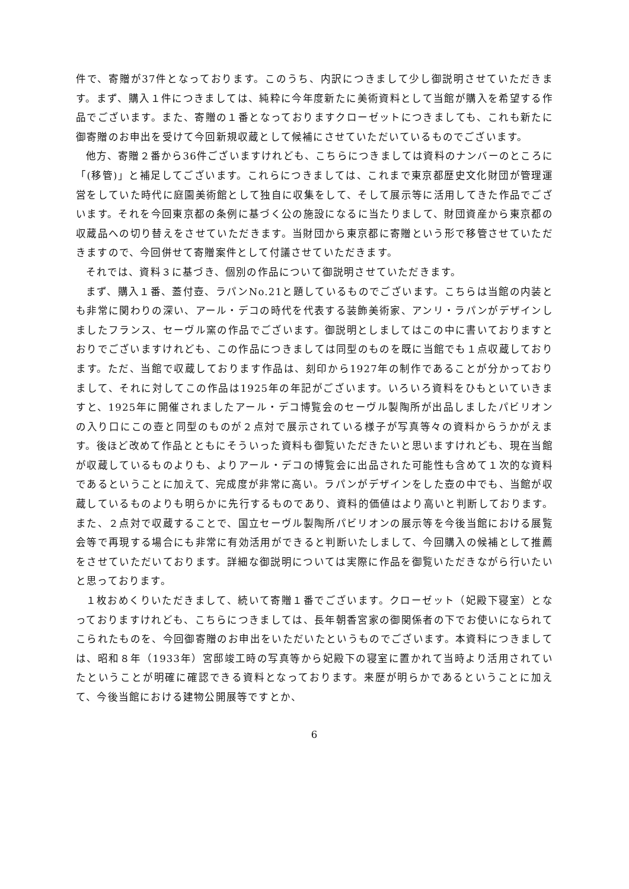件で、寄贈が37件となっております。このうち、内訳につきまして少し御説明させていただきます。まず、購入１件につきましては、純粋に今年度新たに美術資料として当館が購入を希望する作品でございます。また、寄贈の１番となっておりますクローゼットにつきましても、これも新たに御寄贈のお申出を受けて今回新規収蔵として候補にさせていただいているものでございます。
他方、寄贈２番から36件ございますけれども、こちらにつきましては資料のナンバーのところに「(移管)」と補足してございます。これらにつきましては、これまで東京都歴史文化財団が管理運営をしていた時代に庭園美術館として独自に収集をして、そして展示等に活用してきた作品でございます。それを今回東京都の条例に基づく公の施設になるに当たりまして、財団資産から東京都の収蔵品への切り替えをさせていただきます。当財団から東京都に寄贈という形で移管させていただきますので、今回併せて寄贈案件として付議させていただきます。
それでは、資料３に基づき、個別の作品について御説明させていただきます。
まず、購入１番、蓋付壺、ラパンNo.21と題しているものでございます。こちらは当館の内装とも非常に関わりの深い、アール・デコの時代を代表する装飾美術家、アンリ・ラパンがデザインしましたフランス、セーヴル窯の作品でございます。御説明としましてはこの中に書いておりますとおりでございますけれども、この作品につきましては同型のものを既に当館でも１点収蔵しております。ただ、当館で収蔵しております作品は、刻印から1927年の制作であることが分かっておりまして、それに対してこの作品は1925年の年記がございます。いろいろ資料をひもといていきますと、1925年に開催されましたアール・デコ博覧会のセーヴル製陶所が出品しましたパビリオンの入り口にこの壺と同型のものが２点対で展示されている様子が写真等々の資料からうかがえます。後ほど改めて作品とともにそういった資料も御覧いただきたいと思いますけれども、現在当館が収蔵しているものよりも、よりアール・デコの博覧会に出品された可能性も含めて１次的な資料であるということに加えて、完成度が非常に高い。ラパンがデザインをした壺の中でも、当館が収蔵しているものよりも明らかに先行するものであり、資料的価値はより高いと判断しております。また、２点対で収蔵することで、国立セーヴル製陶所パビリオンの展示等を今後当館における展覧会等で再現する場合にも非常に有効活用ができると判断いたしまして、今回購入の候補として推薦をさせていただいております。詳細な御説明については実際に作品を御覧いただきながら行いたいと思っております。
１枚おめくりいただきまして、続いて寄贈１番でございます。クローゼット（妃殿下寝室）となっておりますけれども、こちらにつきましては、長年朝香宮家の御関係者の下でお使いになられてこられたものを、今回御寄贈のお申出をいただいたというものでございます。本資料につきましては、昭和８年（1933年）宮邸竣工時の写真等から妃殿下の寝室に置かれて当時より活用されていたということが明確に確認できる資料となっております。来歴が明らかであるということに加えて、今後当館における建物公開展等ですとか、
6